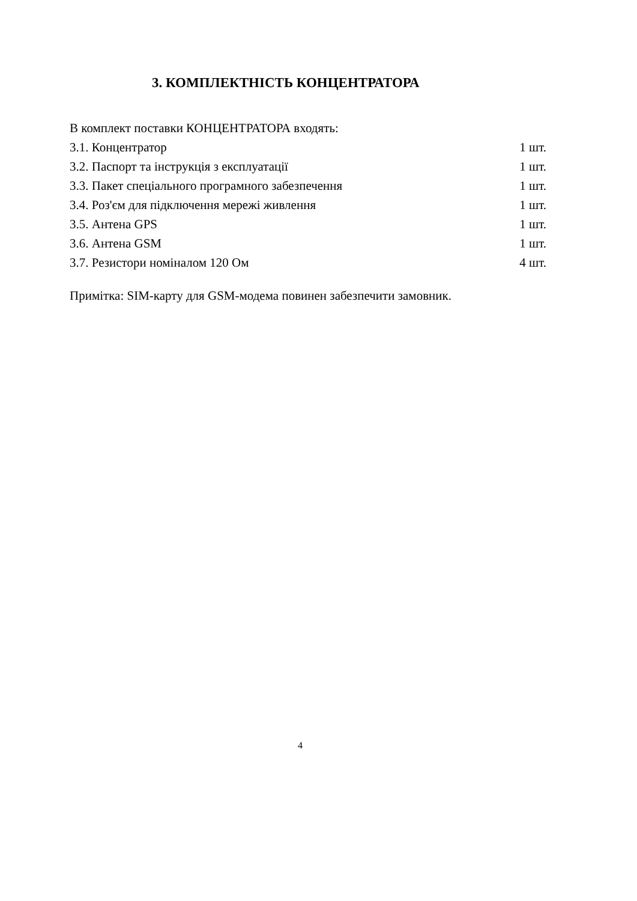3. КОМПЛЕКТНІСТЬ КОНЦЕНТРАТОРА
В комплект поставки КОНЦЕНТРАТОРА входять:
3.1. Концентратор 1 шт.
3.2. Паспорт та інструкція з експлуатації 1 шт.
3.3. Пакет спеціального програмного забезпечення 1 шт.
3.4. Роз'єм для підключення мережі живлення 1 шт.
3.5. Антена GPS 1 шт.
3.6. Антена GSM 1 шт.
3.7. Резистори номіналом 120 Ом 4 шт.
Примітка: SIM-карту для GSM-модема повинен забезпечити замовник.
4